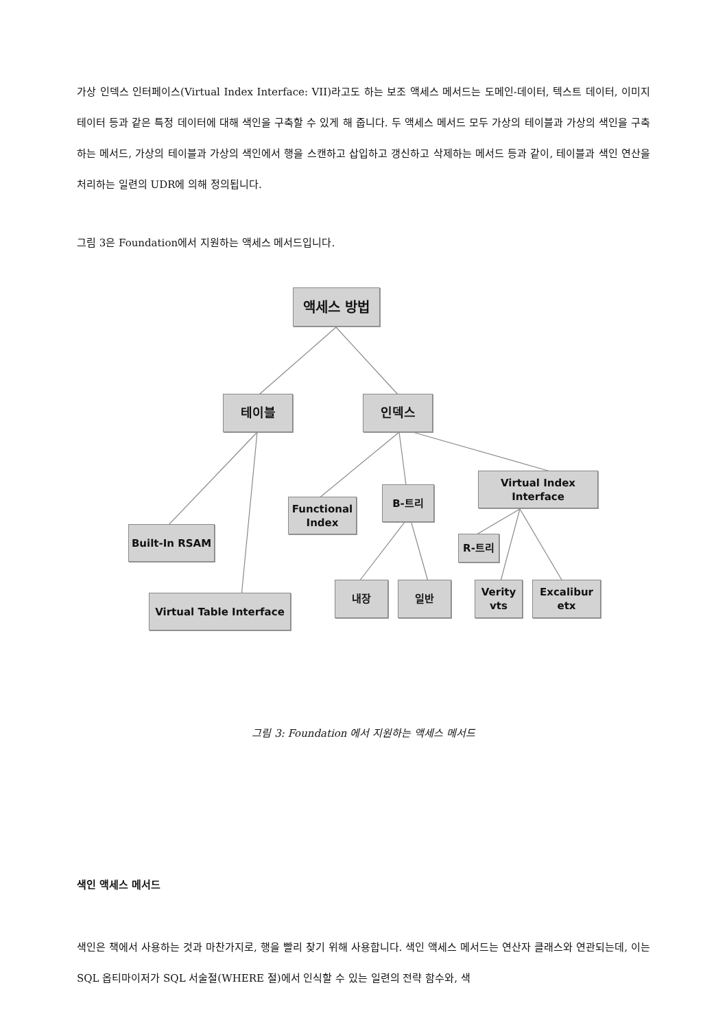가상 인덱스 인터페이스(Virtual Index Interface: VII)라고도 하는 보조 액세스 메서드는 도메인-데이터, 텍스트 데이터, 이미지 테이터 등과 같은 특정 데이터에 대해 색인을 구축할 수 있게 해 줍니다. 두 액세스 메서드 모두 가상의 테이블과 가상의 색인을 구축하는 메서드, 가상의 테이블과 가상의 색인에서 행을 스캔하고 삽입하고 갱신하고 삭제하는 메서드 등과 같이, 테이블과 색인 연산을 처리하는 일련의 UDR에 의해 정의됩니다.
그림 3은 Foundation에서 지원하는 액세스 메서드입니다.
액세스 방법
테이블 인덱스
Functional
Index
B-트리
Virtual Index Interface
Built-In RSAM
R-트리
Virtual Table Interface
내장 일반
Verity
vts
Excalibur
etx
그림 3: Foundation 에서 지원하는 액세스 메서드
색인 액세스 메서드
색인은 책에서 사용하는 것과 마찬가지로, 행을 빨리 찾기 위해 사용합니다. 색인 액세스 메서드는 연산자 클래스와 연관되는데, 이는 SQL 옵티마이저가 SQL 서술절(WHERE 절)에서 인식할 수 있는 일련의 전략 함수와, 색